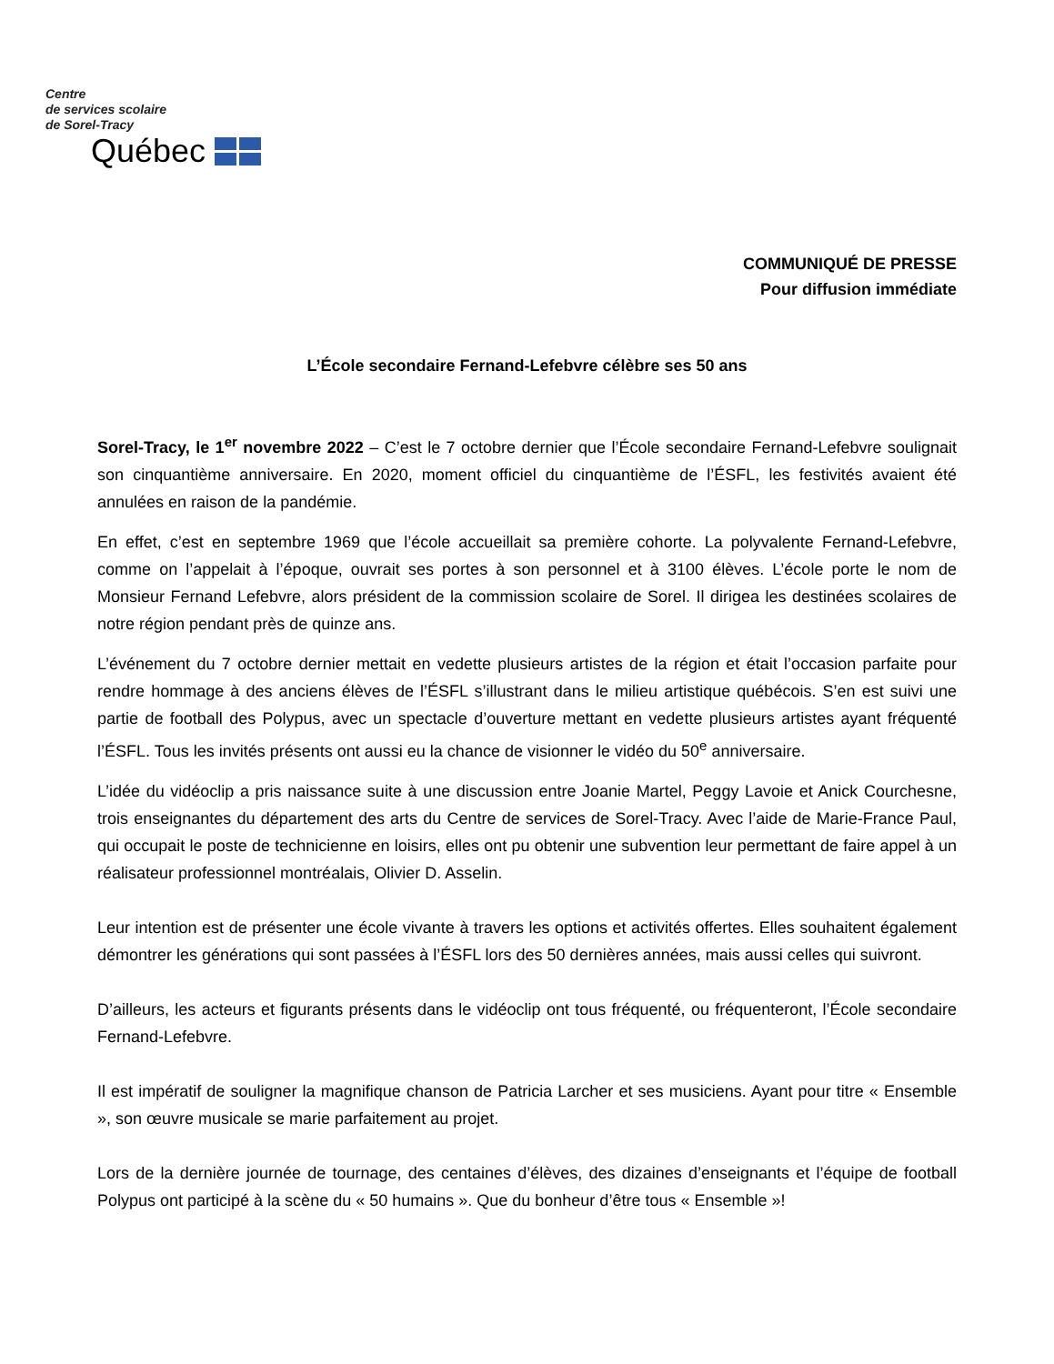Centre
de services scolaire
de Sorel-Tracy
Québec
COMMUNIQUÉ DE PRESSE
Pour diffusion immédiate
L’École secondaire Fernand-Lefebvre célèbre ses 50 ans
Sorel-Tracy, le 1<sup>er</sup> novembre 2022 – C’est le 7 octobre dernier que l’École secondaire Fernand-Lefebvre soulignait son cinquantième anniversaire. En 2020, moment officiel du cinquantième de l’ÉSFL, les festivités avaient été annulées en raison de la pandémie.
En effet, c’est en septembre 1969 que l’école accueillait sa première cohorte. La polyvalente Fernand-Lefebvre, comme on l’appelait à l’époque, ouvrait ses portes à son personnel et à 3100 élèves. L’école porte le nom de Monsieur Fernand Lefebvre, alors président de la commission scolaire de Sorel. Il dirigea les destinées scolaires de notre région pendant près de quinze ans.
L’événement du 7 octobre dernier mettait en vedette plusieurs artistes de la région et était l’occasion parfaite pour rendre hommage à des anciens élèves de l’ÉSFL s’illustrant dans le milieu artistique québécois. S’en est suivi une partie de football des Polypus, avec un spectacle d’ouverture mettant en vedette plusieurs artistes ayant fréquenté l’ÉSFL. Tous les invités présents ont aussi eu la chance de visionner le vidéo du 50<sup>e</sup> anniversaire.
L’idée du vidéoclip a pris naissance suite à une discussion entre Joanie Martel, Peggy Lavoie et Anick Courchesne, trois enseignantes du département des arts du Centre de services de Sorel-Tracy. Avec l’aide de Marie-France Paul, qui occupait le poste de technicienne en loisirs, elles ont pu obtenir une subvention leur permettant de faire appel à un réalisateur professionnel montréalais, Olivier D. Asselin.
Leur intention est de présenter une école vivante à travers les options et activités offertes. Elles souhaitent également démontrer les générations qui sont passées à l’ÉSFL lors des 50 dernières années, mais aussi celles qui suivront.
D’ailleurs, les acteurs et figurants présents dans le vidéoclip ont tous fréquenté, ou fréquenteront, l’École secondaire Fernand-Lefebvre.
Il est impératif de souligner la magnifique chanson de Patricia Larcher et ses musiciens. Ayant pour titre « Ensemble », son œuvre musicale se marie parfaitement au projet.
Lors de la dernière journée de tournage, des centaines d’élèves, des dizaines d’enseignants et l’équipe de football Polypus ont participé à la scène du « 50 humains ». Que du bonheur d’être tous « Ensemble »!